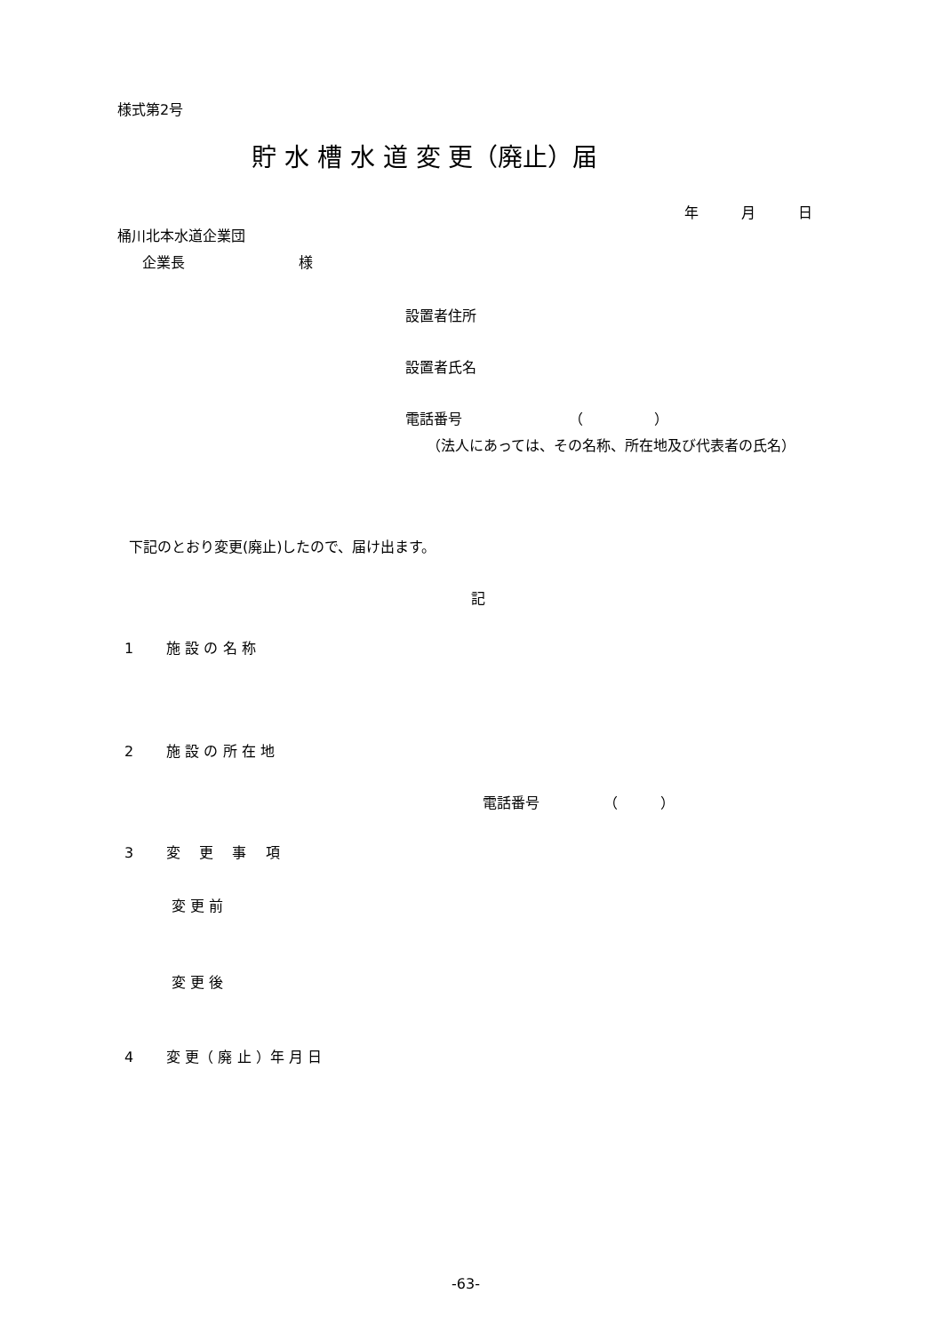様式第2号
貯 水 槽 水 道 変 更（廃止）届
年　　　月　　　日
桶川北本水道企業団
企業長　　　　　　　　様
設置者住所
設置者氏名
電話番号　　　　　　　　（　　　　　）
（法人にあっては、その名称、所在地及び代表者の氏名）
下記のとおり変更(廃止)したので、届け出ます。
記
1　　 施 設 の 名 称
2　　 施 設 の 所 在 地
電話番号　　　　　（　　　）
3　　 変　 更　 事　 項
変 更 前
変 更 後
4　　 変 更（ 廃 止 ）年 月 日
-63-